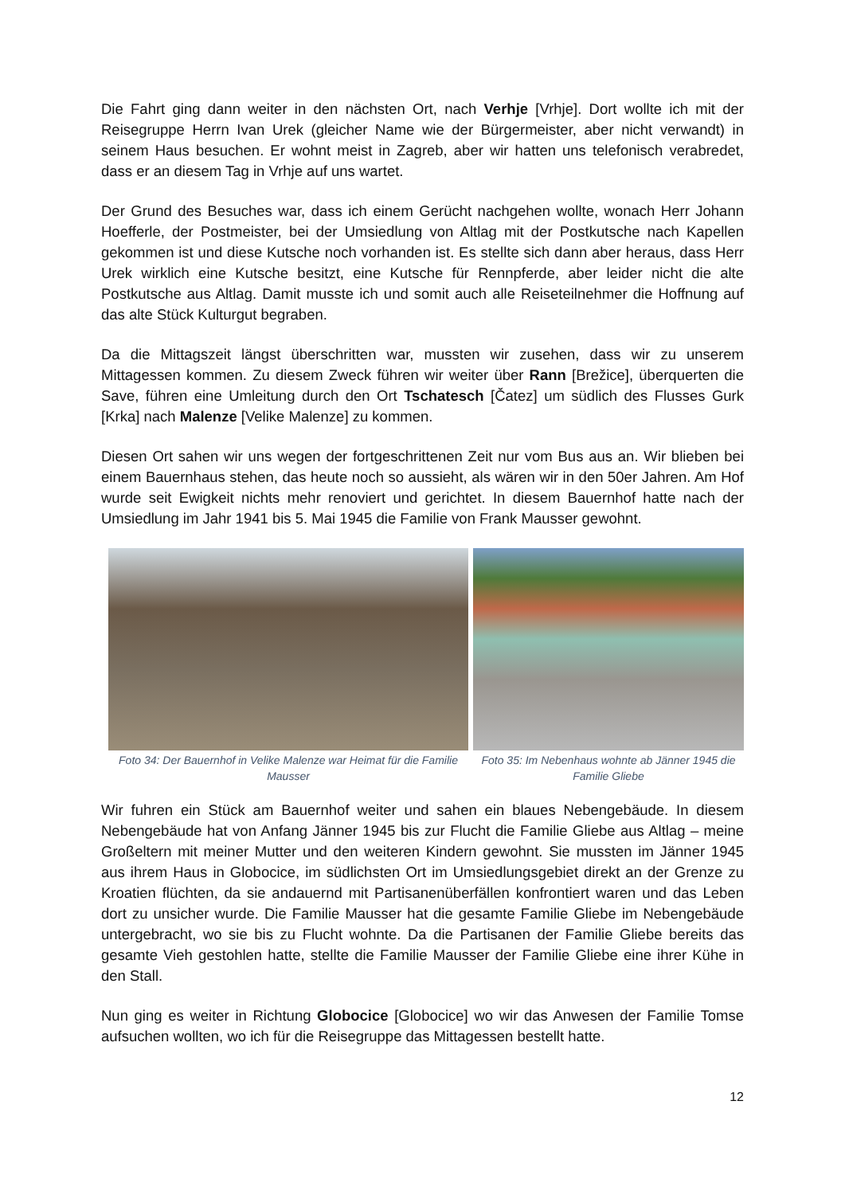Die Fahrt ging dann weiter in den nächsten Ort, nach Verhje [Vrhje]. Dort wollte ich mit der Reisegruppe Herrn Ivan Urek (gleicher Name wie der Bürgermeister, aber nicht verwandt) in seinem Haus besuchen. Er wohnt meist in Zagreb, aber wir hatten uns telefonisch verabredet, dass er an diesem Tag in Vrhje auf uns wartet.
Der Grund des Besuches war, dass ich einem Gerücht nachgehen wollte, wonach Herr Johann Hoefferle, der Postmeister, bei der Umsiedlung von Altlag mit der Postkutsche nach Kapellen gekommen ist und diese Kutsche noch vorhanden ist. Es stellte sich dann aber heraus, dass Herr Urek wirklich eine Kutsche besitzt, eine Kutsche für Rennpferde, aber leider nicht die alte Postkutsche aus Altlag. Damit musste ich und somit auch alle Reiseteilnehmer die Hoffnung auf das alte Stück Kulturgut begraben.
Da die Mittagszeit längst überschritten war, mussten wir zusehen, dass wir zu unserem Mittagessen kommen. Zu diesem Zweck führen wir weiter über Rann [Brežice], überquerten die Save, führen eine Umleitung durch den Ort Tschatesch [Čatez] um südlich des Flusses Gurk [Krka] nach Malenze [Velike Malenze] zu kommen.
Diesen Ort sahen wir uns wegen der fortgeschrittenen Zeit nur vom Bus aus an. Wir blieben bei einem Bauernhaus stehen, das heute noch so aussieht, als wären wir in den 50er Jahren. Am Hof wurde seit Ewigkeit nichts mehr renoviert und gerichtet. In diesem Bauernhof hatte nach der Umsiedlung im Jahr 1941 bis 5. Mai 1945 die Familie von Frank Mausser gewohnt.
Foto 34: Der Bauernhof in Velike Malenze war Heimat für die Familie Mausser
Foto 35: Im Nebenhaus wohnte ab Jänner 1945 die Familie Gliebe
Wir fuhren ein Stück am Bauernhof weiter und sahen ein blaues Nebengebäude. In diesem Nebengebäude hat von Anfang Jänner 1945 bis zur Flucht die Familie Gliebe aus Altlag – meine Großeltern mit meiner Mutter und den weiteren Kindern gewohnt. Sie mussten im Jänner 1945 aus ihrem Haus in Globocice, im südlichsten Ort im Umsiedlungsgebiet direkt an der Grenze zu Kroatien flüchten, da sie andauernd mit Partisanenüberfällen konfrontiert waren und das Leben dort zu unsicher wurde. Die Familie Mausser hat die gesamte Familie Gliebe im Nebengebäude untergebracht, wo sie bis zu Flucht wohnte. Da die Partisanen der Familie Gliebe bereits das gesamte Vieh gestohlen hatte, stellte die Familie Mausser der Familie Gliebe eine ihrer Kühe in den Stall.
Nun ging es weiter in Richtung Globocice [Globocice] wo wir das Anwesen der Familie Tomse aufsuchen wollten, wo ich für die Reisegruppe das Mittagessen bestellt hatte.
12